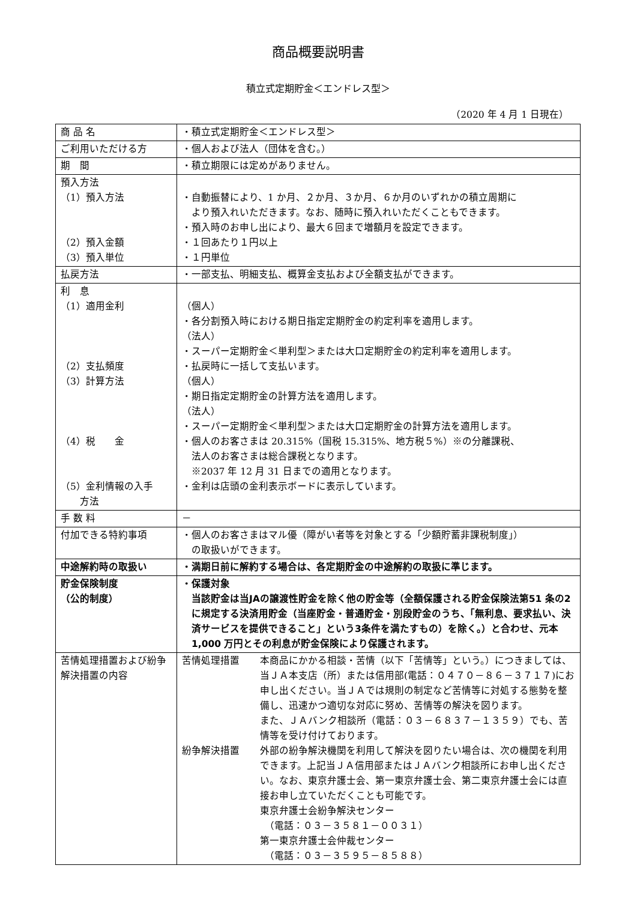商品概要説明書
積立式定期貯金＜エンドレス型＞
（2020 年 4 月 1 日現在）
| 商 品 名 | ・積立式定期貯金＜エンドレス型＞ |
| ご利用いただける方 | ・個人および法人（団体を含む。） |
| 期 間 | ・積立期限には定めがありません。 |
| 預入方法 （1）預入方法 （2）預入金額 （3）預入単位 | ・自動振替により、1 か月、２か月、３か月、６か月のいずれかの積立周期に より預入れいただきます。なお、随時に預入れいただくこともできます。 ・預入時のお申し出により、最大６回まで増額月を設定できます。 ・１回あたり１円以上 ・１円単位 |
| 払戻方法 | ・一部支払、明細支払、概算金支払および全額支払ができます。 |
| 利 息 （1）適用金利 （2）支払頻度 （3）計算方法 （4）税 金 （5）金利情報の入手 方法 | （個人） ・各分割預入時における期日指定定期貯金の約定利率を適用します。 （法人） ・スーパー定期貯金＜単利型＞または大口定期貯金の約定利率を適用します。 ・払戻時に一括して支払います。 （個人） ・期日指定定期貯金の計算方法を適用します。 （法人） ・スーパー定期貯金＜単利型＞または大口定期貯金の計算方法を適用します。 ・個人のお客さまは 20.315%（国税 15.315%、地方税５%）※の分離課税、 法人のお客さまは総合課税となります。 ※2037 年 12 月 31 日までの適用となります。 ・金利は店頭の金利表示ボードに表示しています。 |
| 手 数 料 | － |
| 付加できる特約事項 | ・個人のお客さまはマル優（障がい者等を対象とする「少額貯蓄非課税制度」） の取扱いができます。 |
| 中途解約時の取扱い | ・満期日前に解約する場合は、各定期貯金の中途解約の取扱に準じます。 |
| 貯金保険制度 （公的制度） | ・保護対象 当該貯金は当JAの譲渡性貯金を除く他の貯金等（全額保護される貯金保険法第51 条の2に規定する決済用貯金（当座貯金・普通貯金・別段貯金のうち、「無利息、要求払い、決済サービスを提供できること」という3条件を満たすもの）を除く。）と合わせ、元本 1,000 万円とその利息が貯金保険により保護されます。 |
| 苦情処理措置および紛争解決措置の内容 | 苦情処理措置 本商品にかかる相談・苦情（以下「苦情等」という。）につきましては、当ＪＡ本支店（所）または信用部(電話：０４７０－８６－３７１７)にお申し出ください。当ＪＡでは規則の制定など苦情等に対処する態勢を整備し、迅速かつ適切な対応に努め、苦情等の解決を図ります。 また、ＪＡバンク相談所（電話：０３－６８３７－１３５９）でも、苦情等を受け付けております。 紛争解決措置 外部の紛争解決機関を利用して解決を図りたい場合は、次の機関を利用できます。上記当ＪＡ信用部またはＪＡバンク相談所にお申し出ください。なお、東京弁護士会、第一東京弁護士会、第二東京弁護士会には直接お申し立ていただくことも可能です。 東京弁護士会紛争解決センター （電話：０３－３５８１－００３１） 第一東京弁護士会仲裁センター （電話：０３－３５９５－８５８８） |